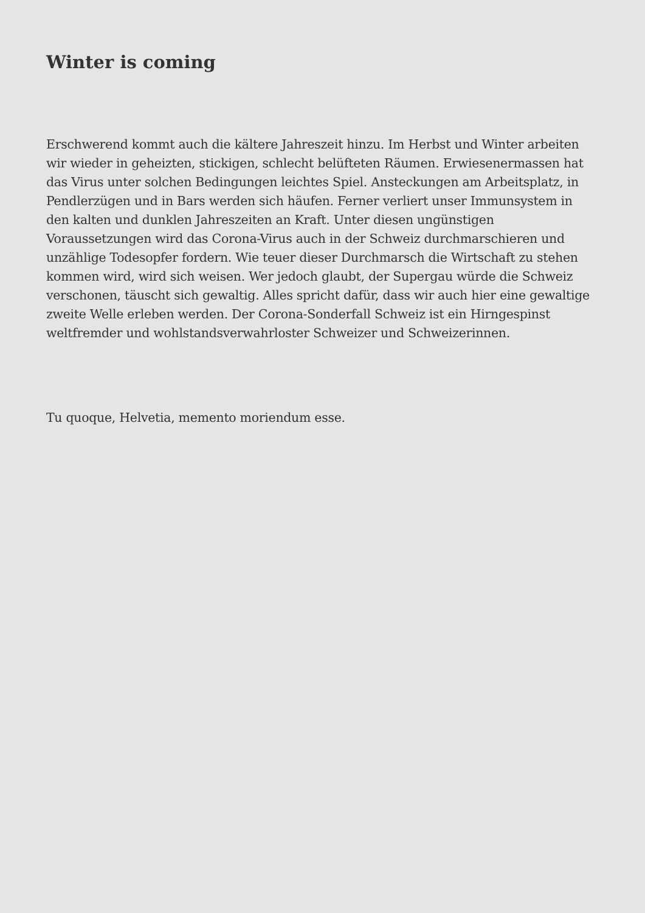Winter is coming
Erschwerend kommt auch die kältere Jahreszeit hinzu. Im Herbst und Winter arbeiten wir wieder in geheizten, stickigen, schlecht belüfteten Räumen. Erwiesenermassen hat das Virus unter solchen Bedingungen leichtes Spiel. Ansteckungen am Arbeitsplatz, in Pendlerzügen und in Bars werden sich häufen. Ferner verliert unser Immunsystem in den kalten und dunklen Jahreszeiten an Kraft. Unter diesen ungünstigen Voraussetzungen wird das Corona-Virus auch in der Schweiz durchmarschieren und unzählige Todesopfer fordern. Wie teuer dieser Durchmarsch die Wirtschaft zu stehen kommen wird, wird sich weisen. Wer jedoch glaubt, der Supergau würde die Schweiz verschonen, täuscht sich gewaltig. Alles spricht dafür, dass wir auch hier eine gewaltige zweite Welle erleben werden. Der Corona-Sonderfall Schweiz ist ein Hirngespinst weltfremder und wohlstandsverwahrloster Schweizer und Schweizerinnen.
Tu quoque, Helvetia, memento moriendum esse.